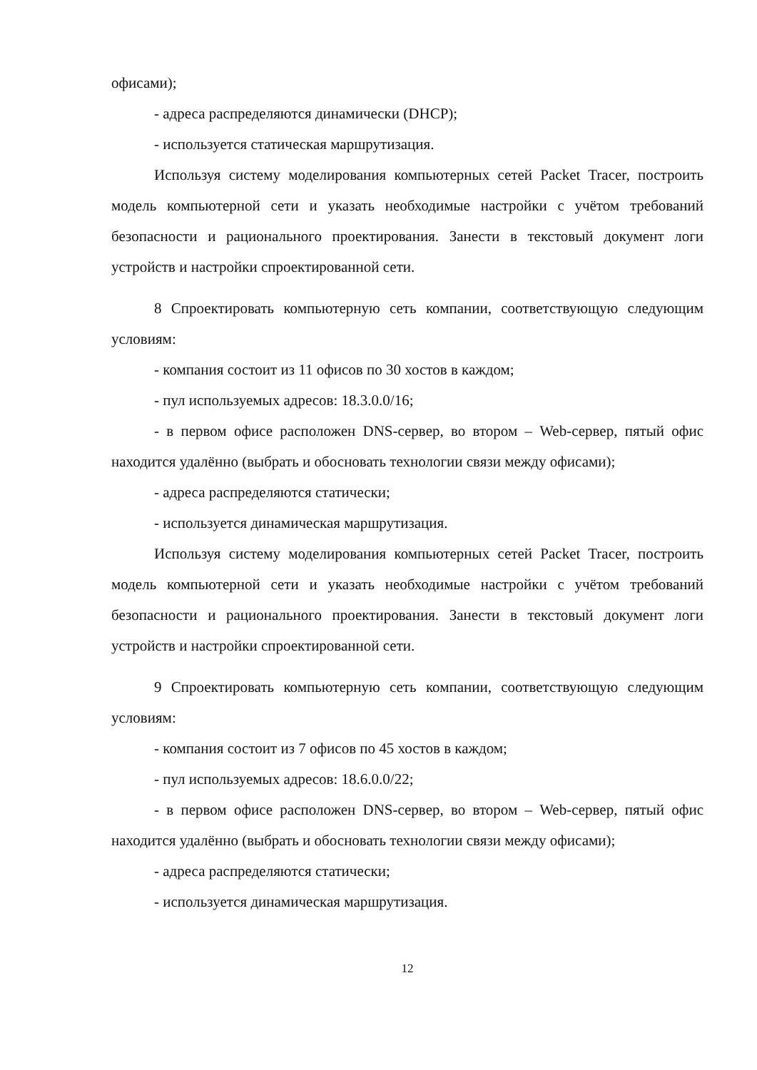офисами);
- адреса распределяются динамически (DHCP);
- используется статическая маршрутизация.
Используя систему моделирования компьютерных сетей Packet Tracer, построить модель компьютерной сети и указать необходимые настройки с учётом требований безопасности и рационального проектирования. Занести в текстовый документ логи устройств и настройки спроектированной сети.
8 Спроектировать компьютерную сеть компании, соответствующую следующим условиям:
- компания состоит из 11 офисов по 30 хостов в каждом;
- пул используемых адресов: 18.3.0.0/16;
- в первом офисе расположен DNS-сервер, во втором – Web-сервер, пятый офис находится удалённо (выбрать и обосновать технологии связи между офисами);
- адреса распределяются статически;
- используется динамическая маршрутизация.
Используя систему моделирования компьютерных сетей Packet Tracer, построить модель компьютерной сети и указать необходимые настройки с учётом требований безопасности и рационального проектирования. Занести в текстовый документ логи устройств и настройки спроектированной сети.
9 Спроектировать компьютерную сеть компании, соответствующую следующим условиям:
- компания состоит из 7 офисов по 45 хостов в каждом;
- пул используемых адресов: 18.6.0.0/22;
- в первом офисе расположен DNS-сервер, во втором – Web-сервер, пятый офис находится удалённо (выбрать и обосновать технологии связи между офисами);
- адреса распределяются статически;
- используется динамическая маршрутизация.
12